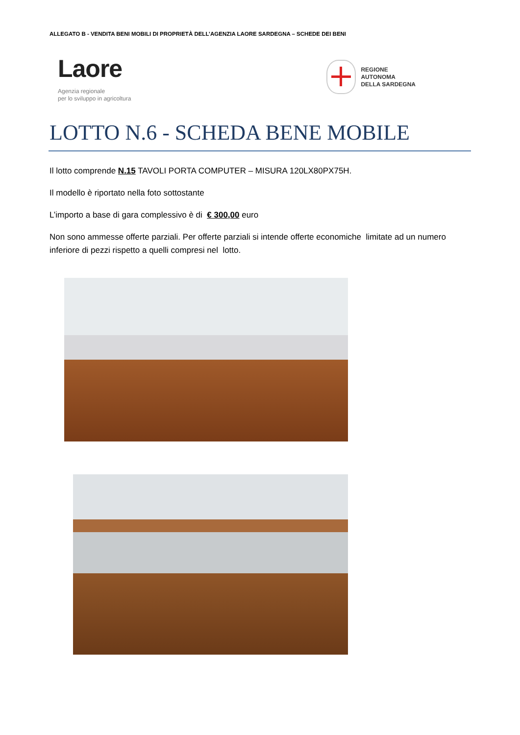ALLEGATO B - VENDITA BENI MOBILI DI PROPRIETÀ DELL’AGENZIA LAORE SARDEGNA – SCHEDE DEI BENI
Laore
Agenzia regionale
per lo sviluppo in agricoltura
REGIONE
AUTONOMA
DELLA SARDEGNA
LOTTO N.6 - SCHEDA BENE MOBILE
Il lotto comprende N.15 TAVOLI PORTA COMPUTER – MISURA 120LX80PX75H.
Il modello è riportato nella foto sottostante
L’importo a base di gara complessivo è di € 300,00 euro
Non sono ammesse offerte parziali. Per offerte parziali si intende offerte economiche limitate ad un numero inferiore di pezzi rispetto a quelli compresi nel lotto.